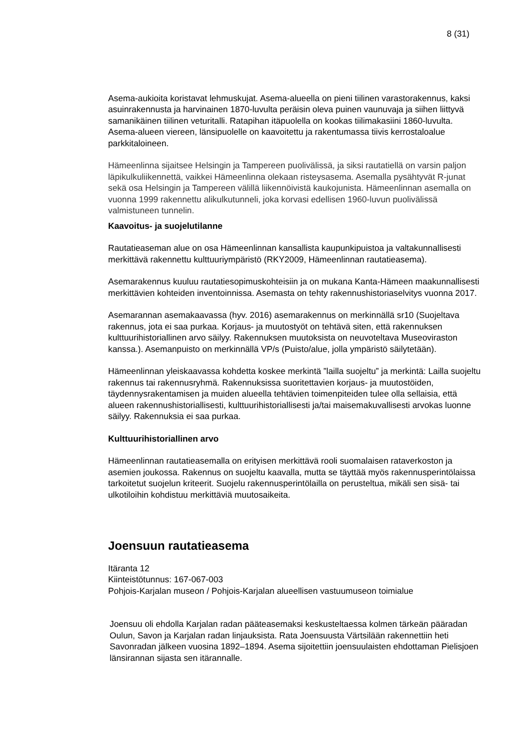8 (31)
Asema-aukioita koristavat lehmuskujat. Asema-alueella on pieni tiilinen varastorakennus, kaksi asuinrakennusta ja harvinainen 1870-luvulta peräisin oleva puinen vaunuvaja ja siihen liittyvä samanikäinen tiilinen veturitalli. Ratapihan itäpuolella on kookas tiilimakasiini 1860-luvulta. Asema-alueen viereen, länsipuolelle on kaavoitettu ja rakentumassa tiivis kerrostaloalue parkkitaloineen.
Hämeenlinna sijaitsee Helsingin ja Tampereen puolivälissä, ja siksi rautatiellä on varsin paljon läpikulkuliikennettä, vaikkei Hämeenlinna olekaan risteysasema. Asemalla pysähtyvät R-junat sekä osa Helsingin ja Tampereen välillä liikennöivistä kaukojunista. Hämeenlinnan asemalla on vuonna 1999 rakennettu alikulkutunneli, joka korvasi edellisen 1960-luvun puolivälissä valmistuneen tunnelin.
Kaavoitus- ja suojelutilanne
Rautatieaseman alue on osa Hämeenlinnan kansallista kaupunkipuistoa ja valtakunnallisesti merkittävä rakennettu kulttuuriympäristö (RKY2009, Hämeenlinnan rautatieasema).
Asemarakennus kuuluu rautatiesopimuskohteisiin ja on mukana Kanta-Hämeen maakunnallisesti merkittävien kohteiden inventoinnissa. Asemasta on tehty rakennushistoriaselvitys vuonna 2017.
Asemarannan asemakaavassa (hyv. 2016) asemarakennus on merkinnällä sr10 (Suojeltava rakennus, jota ei saa purkaa. Korjaus- ja muutostyöt on tehtävä siten, että rakennuksen kulttuurihistoriallinen arvo säilyy. Rakennuksen muutoksista on neuvoteltava Museoviraston kanssa.). Asemanpuisto on merkinnällä VP/s (Puisto/alue, jolla ympäristö säilytetään).
Hämeenlinnan yleiskaavassa kohdetta koskee merkintä ”lailla suojeltu” ja merkintä: Lailla suojeltu rakennus tai rakennusryhmä. Rakennuksissa suoritettavien korjaus- ja muutostöiden, täydennysrakentamisen ja muiden alueella tehtävien toimenpiteiden tulee olla sellaisia, että alueen rakennushistoriallisesti, kulttuurihistoriallisesti ja/tai maisemakuvallisesti arvokas luonne säilyy. Rakennuksia ei saa purkaa.
Kulttuurihistoriallinen arvo
Hämeenlinnan rautatieasemalla on erityisen merkittävä rooli suomalaisen rataverkoston ja asemien joukossa. Rakennus on suojeltu kaavalla, mutta se täyttää myös rakennusperintölaissa tarkoitetut suojelun kriteerit. Suojelu rakennusperintölailla on perusteltua, mikäli sen sisä- tai ulkotiloihin kohdistuu merkittäviä muutosaikeita.
Joensuun rautatieasema
Itäranta 12
Kiinteistötunnus: 167-067-003
Pohjois-Karjalan museon / Pohjois-Karjalan alueellisen vastuumuseon toimialue
Joensuu oli ehdolla Karjalan radan pääteasemaksi keskusteltaessa kolmen tärkeän pääradan Oulun, Savon ja Karjalan radan linjauksista. Rata Joensuusta Värtsilään rakennettiin heti Savonradan jälkeen vuosina 1892–1894. Asema sijoitettiin joensuulaisten ehdottaman Pielisjoen länsirannan sijasta sen itärannalle.